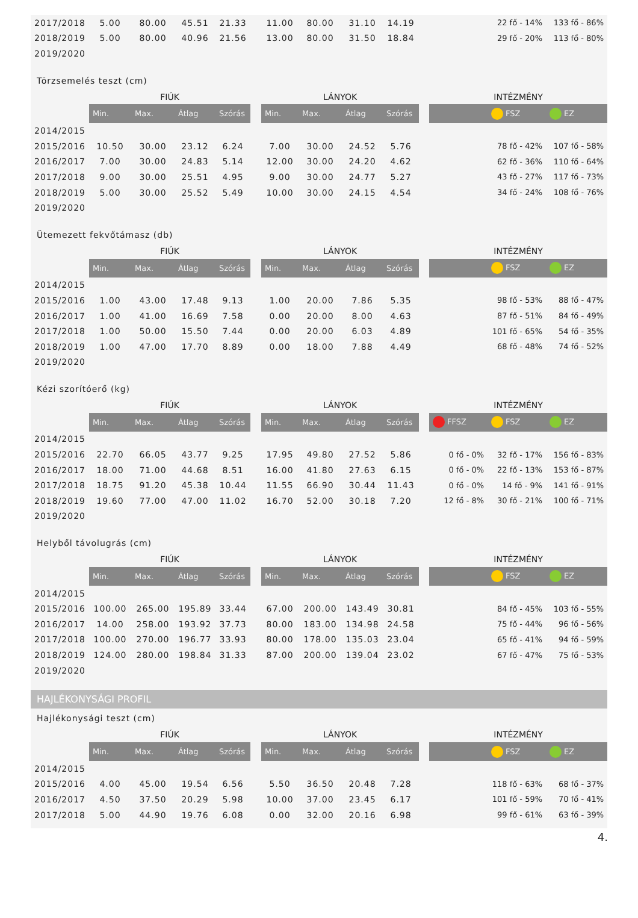| 2017/2018 | 5.00 | 80.00 | 45.51 | 21.33 | | 11.00 | 80.00 | 31.10 | 14.19 | | | 22 fő - 14% | 133 fő - 86% |
| 2018/2019 | 5.00 | 80.00 | 40.96 | 21.56 | | 13.00 | 80.00 | 31.50 | 18.84 | | | 29 fő - 20% | 113 fő - 80% |
| 2019/2020 | | | | | | | | | | | | | |
Törzsemelés teszt (cm)
| | FIÚK | | | | | LÁNYOK | | | | | INTÉZMÉNY | | |
| | Min. | Max. | Átlag | Szórás | | Min. | Max. | Átlag | Szórás | | | FSZ | EZ |
| 2014/2015 | | | | | | | | | | | | | |
| 2015/2016 | 10.50 | 30.00 | 23.12 | 6.24 | | 7.00 | 30.00 | 24.52 | 5.76 | | | 78 fő - 42% | 107 fő - 58% |
| 2016/2017 | 7.00 | 30.00 | 24.83 | 5.14 | | 12.00 | 30.00 | 24.20 | 4.62 | | | 62 fő - 36% | 110 fő - 64% |
| 2017/2018 | 9.00 | 30.00 | 25.51 | 4.95 | | 9.00 | 30.00 | 24.77 | 5.27 | | | 43 fő - 27% | 117 fő - 73% |
| 2018/2019 | 5.00 | 30.00 | 25.52 | 5.49 | | 10.00 | 30.00 | 24.15 | 4.54 | | | 34 fő - 24% | 108 fő - 76% |
| 2019/2020 | | | | | | | | | | | | | |
Ütemezett fekvőtámasz (db)
| | FIÚK | | | | | LÁNYOK | | | | | INTÉZMÉNY | | |
| | Min. | Max. | Átlag | Szórás | | Min. | Max. | Átlag | Szórás | | | FSZ | EZ |
| 2014/2015 | | | | | | | | | | | | | |
| 2015/2016 | 1.00 | 43.00 | 17.48 | 9.13 | | 1.00 | 20.00 | 7.86 | 5.35 | | | 98 fő - 53% | 88 fő - 47% |
| 2016/2017 | 1.00 | 41.00 | 16.69 | 7.58 | | 0.00 | 20.00 | 8.00 | 4.63 | | | 87 fő - 51% | 84 fő - 49% |
| 2017/2018 | 1.00 | 50.00 | 15.50 | 7.44 | | 0.00 | 20.00 | 6.03 | 4.89 | | | 101 fő - 65% | 54 fő - 35% |
| 2018/2019 | 1.00 | 47.00 | 17.70 | 8.89 | | 0.00 | 18.00 | 7.88 | 4.49 | | | 68 fő - 48% | 74 fő - 52% |
| 2019/2020 | | | | | | | | | | | | | |
Kézi szorítóerő (kg)
| | FIÚK | | | | | LÁNYOK | | | | | INTÉZMÉNY | | |
| | Min. | Max. | Átlag | Szórás | | Min. | Max. | Átlag | Szórás | | FFSZ | FSZ | EZ |
| 2014/2015 | | | | | | | | | | | | | |
| 2015/2016 | 22.70 | 66.05 | 43.77 | 9.25 | | 17.95 | 49.80 | 27.52 | 5.86 | | 0 fő - 0% | 32 fő - 17% | 156 fő - 83% |
| 2016/2017 | 18.00 | 71.00 | 44.68 | 8.51 | | 16.00 | 41.80 | 27.63 | 6.15 | | 0 fő - 0% | 22 fő - 13% | 153 fő - 87% |
| 2017/2018 | 18.75 | 91.20 | 45.38 | 10.44 | | 11.55 | 66.90 | 30.44 | 11.43 | | 0 fő - 0% | 14 fő - 9% | 141 fő - 91% |
| 2018/2019 | 19.60 | 77.00 | 47.00 | 11.02 | | 16.70 | 52.00 | 30.18 | 7.20 | | 12 fő - 8% | 30 fő - 21% | 100 fő - 71% |
| 2019/2020 | | | | | | | | | | | | | |
Helyből távolugrás (cm)
| | FIÚK | | | | | LÁNYOK | | | | | INTÉZMÉNY | | |
| | Min. | Max. | Átlag | Szórás | | Min. | Max. | Átlag | Szórás | | | FSZ | EZ |
| 2014/2015 | | | | | | | | | | | | | |
| 2015/2016 | 100.00 | 265.00 | 195.89 | 33.44 | | 67.00 | 200.00 | 143.49 | 30.81 | | | 84 fő - 45% | 103 fő - 55% |
| 2016/2017 | 14.00 | 258.00 | 193.92 | 37.73 | | 80.00 | 183.00 | 134.98 | 24.58 | | | 75 fő - 44% | 96 fő - 56% |
| 2017/2018 | 100.00 | 270.00 | 196.77 | 33.93 | | 80.00 | 178.00 | 135.03 | 23.04 | | | 65 fő - 41% | 94 fő - 59% |
| 2018/2019 | 124.00 | 280.00 | 198.84 | 31.33 | | 87.00 | 200.00 | 139.04 | 23.02 | | | 67 fő - 47% | 75 fő - 53% |
| 2019/2020 | | | | | | | | | | | | | |
HAJLÉKONYSÁGI PROFIL
Hajlékonysági teszt (cm)
| | FIÚK | | | | | LÁNYOK | | | | | INTÉZMÉNY | | |
| | Min. | Max. | Átlag | Szórás | | Min. | Max. | Átlag | Szórás | | | FSZ | EZ |
| 2014/2015 | | | | | | | | | | | | | |
| 2015/2016 | 4.00 | 45.00 | 19.54 | 6.56 | | 5.50 | 36.50 | 20.48 | 7.28 | | | 118 fő - 63% | 68 fő - 37% |
| 2016/2017 | 4.50 | 37.50 | 20.29 | 5.98 | | 10.00 | 37.00 | 23.45 | 6.17 | | | 101 fő - 59% | 70 fő - 41% |
| 2017/2018 | 5.00 | 44.90 | 19.76 | 6.08 | | 0.00 | 32.00 | 20.16 | 6.98 | | | 99 fő - 61% | 63 fő - 39% |
4.